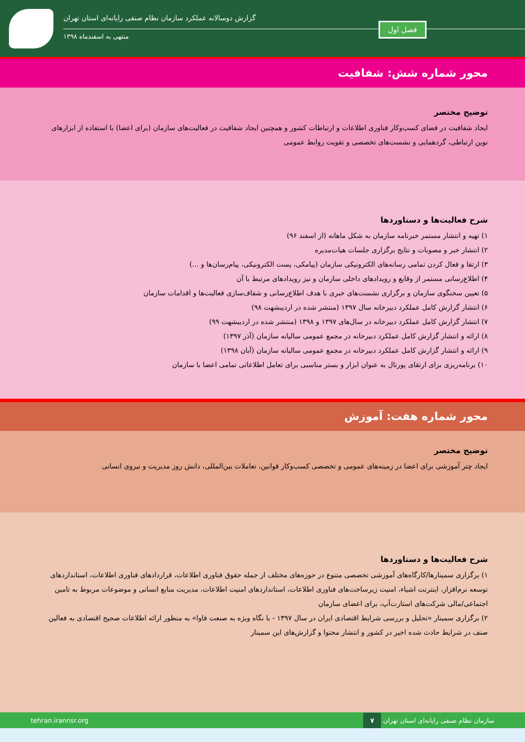گزارش دوسالانه عملکرد سازمان نظام صنفی رایانه‌ای استان تهران
منتهی به اسفندماه ۱۳۹۸
فصل اول
محور شماره شش: شفافیت
توضیح مختصر
ایجاد شفافیت در فضای کسب‌وکار فناوری اطلاعات و ارتباطات کشور و همچنین ایجاد شفافیت در فعالیت‌های سازمان (برای اعضا) با استفاده از ابزارهای نوین ارتباطی، گردهمایی و نشست‌های تخصصی و تقویت روابط عمومی
شرح فعالیت‌ها و دستاوردها
۱) تهیه و انتشار مستمر خبرنامه سازمان به شکل ماهانه (از اسفند ۹۶)
۲) انتشار خبر و مصوبات و نتایج برگزاری جلسات هیات‌مدیره
۳) ارتقا و فعال کردن تمامی رسانه‌های الکترونیکی سازمان (پیامکی، پست الکترونیکی، پیام‌رسان‌ها و ...)
۴) اطلاع‌رسانی مستمر از وقایع و رویدادهای داخلی سازمان و نیز رویدادهای مرتبط با آن
۵) تعیین سخنگوی سازمان و برگزاری نشست‌های خبری با هدف اطلاع‌رسانی و شفاف‌سازی فعالیت‌ها و اقدامات سازمان
۶) انتشار گزارش کامل عملکرد دبیرخانه سال ۱۳۹۷ (منتشر شده در اردیبشهت ۹۸)
۷) انتشار گزارش کامل عملکرد دبیرخانه در سال‌های ۱۳۹۷ و ۱۳۹۸ (منتشر شده در اردیبشهت ۹۹)
۸) ارائه و انتشار گزارش کامل عملکرد دبیرخانه در مجمع عمومی سالیانه سازمان (آذر ۱۳۹۷)
۹) ارائه و انتشار گزارش کامل عملکرد دبیرخانه در مجمع عمومی سالیانه سازمان (آبان ۱۳۹۸)
۱۰) برنامه‌ریزی برای ارتقای پورتال به عنوان ابزار و بستر مناسبی برای تعامل اطلاعاتی تمامی اعضا با سازمان
محور شماره هفت: آموزش
توضیح مختصر
ایجاد چتر آموزشی برای اعضا در زمینه‌های عمومی و تخصصی کسب‌وکار قوانین، تعاملات بین‌المللی، دانش روز مدیریت و نیروی انسانی
شرح فعالیت‌ها و دستاوردها
۱) برگزاری سمینارها/کارگاه‌های آموزشی تخصصی متنوع در حوزه‌های مختلف از جمله حقوق فناوری اطلاعات، قراردادهای فناوری اطلاعات، استانداردهای توسعه نرم‌افزار، اینترنت اشیاء، امنیت زیرساخت‌های فناوری اطلاعات، استانداردهای امنیت اطلاعات، مدیریت منابع انسانی و موضوعات مربوط به تامین اجتماعی/مالی شرکت‌های استارت‌آپ، برای اعضای سازمان
۲) برگزاری سمینار «تحلیل و بررسی شرایط اقتصادی ایران در سال ۱۳۹۷ - با نگاه ویژه به صنعت فاوا» به منظور ارائه اطلاعات صحیح اقتصادی به فعالین صنف در شرایط حادث شده اخیر در کشور و انتشار محتوا و گزارش‌های این سمینار
سازمان نظام صنفی رایانه‌ای استان تهران ۷ tehran.irannsr.org